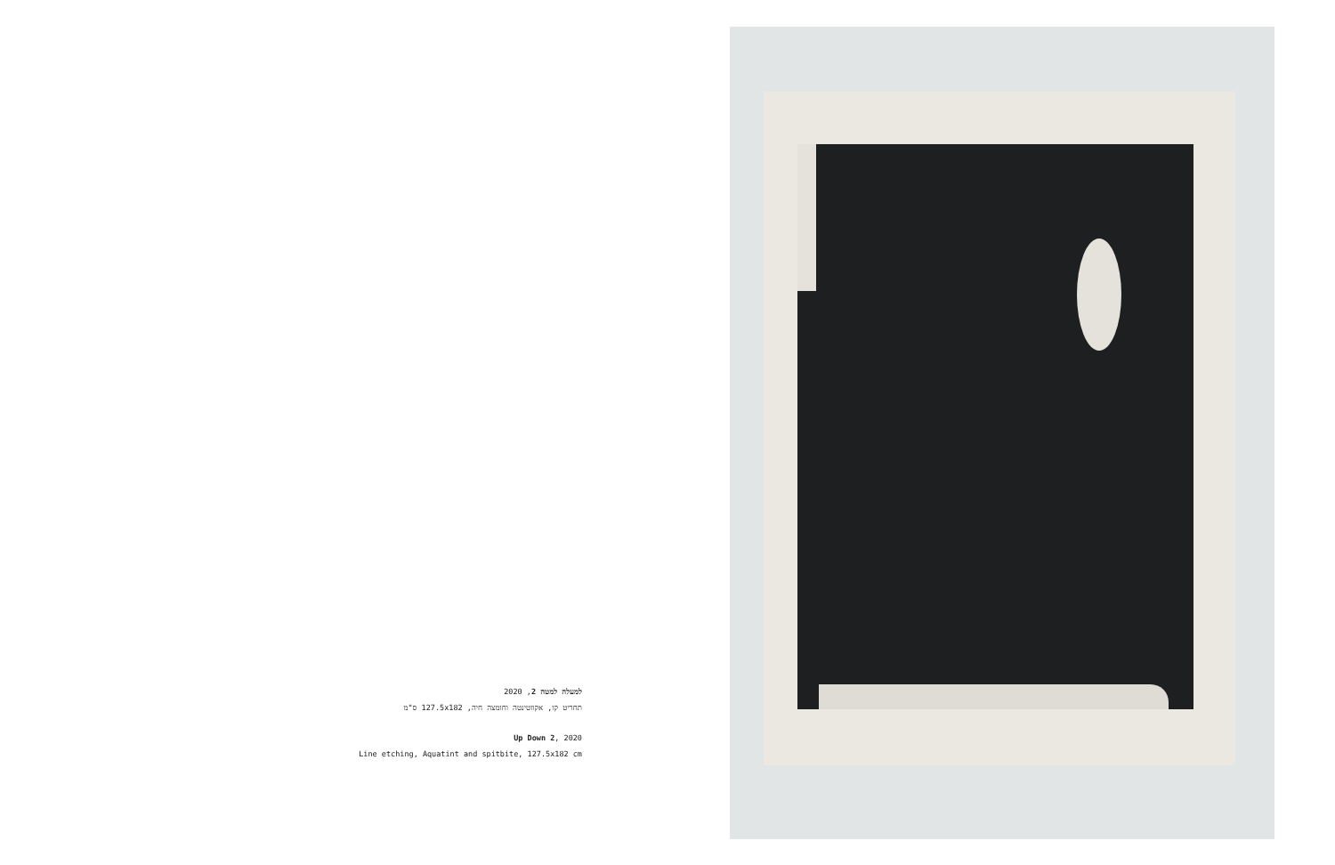למעלה למטה 2, 2020
תחריט קו, אקווטינטה וחומצה חיה, 127.5x182 ס"מ
Up Down 2, 2020
Line etching, Aquatint and spitbite, 127.5x182 cm